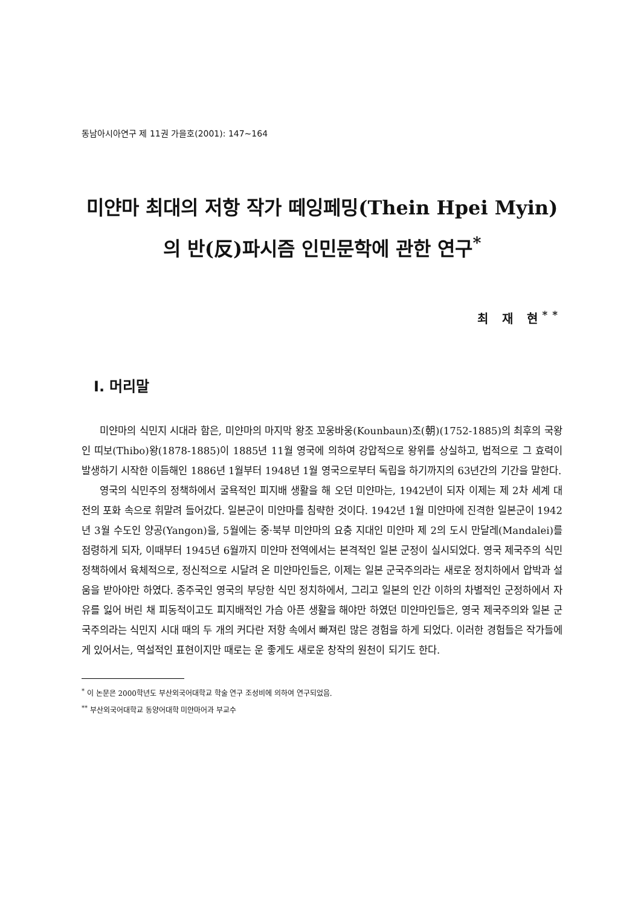동남아시아연구 제 11권 가을호(2001): 147~164
미얀마 최대의 저항 작가 떼잉페밍(Thein Hpei Myin)의 반(反)파시즘 인민문학에 관한 연구<sup>*</sup>
최 재 현<sup>**</sup>
Ⅰ. 머리말
미얀마의 식민지 시대라 함은, 미얀마의 마지막 왕조 꼬웅바웅(Kounbaun)조(朝)(1752-1885)의 최후의 국왕인 띠보(Thibo)왕(1878-1885)이 1885년 11월 영국에 의하여 강압적으로 왕위를 상실하고, 법적으로 그 효력이 발생하기 시작한 이듬해인 1886년 1월부터 1948년 1월 영국으로부터 독립을 하기까지의 63년간의 기간을 말한다.
영국의 식민주의 정책하에서 굴욕적인 피지배 생활을 해 오던 미얀마는, 1942년이 되자 이제는 제 2차 세계 대전의 포화 속으로 휘말려 들어갔다. 일본군이 미얀마를 침략한 것이다. 1942년 1월 미얀마에 진격한 일본군이 1942년 3월 수도인 양공(Yangon)을, 5월에는 중·북부 미얀마의 요충 지대인 미얀마 제 2의 도시 만달레(Mandalei)를 점령하게 되자, 이때부터 1945년 6월까지 미얀마 전역에서는 본격적인 일본 군정이 실시되었다. 영국 제국주의 식민 정책하에서 육체적으로, 정신적으로 시달려 온 미얀마인들은, 이제는 일본 군국주의라는 새로운 정치하에서 압박과 설움을 받아야만 하였다. 종주국인 영국의 부당한 식민 정치하에서, 그리고 일본의 인간 이하의 차별적인 군정하에서 자유를 잃어 버린 채 피동적이고도 피지배적인 가슴 아픈 생활을 해야만 하였던 미얀마인들은, 영국 제국주의와 일본 군국주의라는 식민지 시대 때의 두 개의 커다란 저항 속에서 빠져린 많은 경험을 하게 되었다. 이러한 경험들은 작가들에게 있어서는, 역설적인 표현이지만 때로는 운 좋게도 새로운 창작의 원천이 되기도 한다.
<sup>*</sup> 이 논문은 2000학년도 부산외국어대학교 학술 연구 조성비에 의하여 연구되었음.
<sup>**</sup> 부산외국어대학교 동양어대학 미얀마어과 부교수